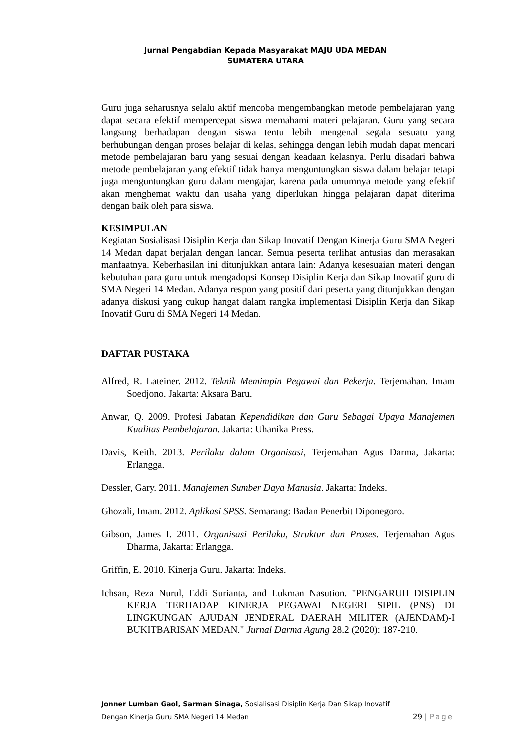Jurnal Pengabdian Kepada Masyarakat MAJU UDA MEDAN
SUMATERA UTARA
Guru juga seharusnya selalu aktif mencoba mengembangkan metode pembelajaran yang dapat secara efektif mempercepat siswa memahami materi pelajaran. Guru yang secara langsung berhadapan dengan siswa tentu lebih mengenal segala sesuatu yang berhubungan dengan proses belajar di kelas, sehingga dengan lebih mudah dapat mencari metode pembelajaran baru yang sesuai dengan keadaan kelasnya. Perlu disadari bahwa metode pembelajaran yang efektif tidak hanya menguntungkan siswa dalam belajar tetapi juga menguntungkan guru dalam mengajar, karena pada umumnya metode yang efektif akan menghemat waktu dan usaha yang diperlukan hingga pelajaran dapat diterima dengan baik oleh para siswa.
KESIMPULAN
Kegiatan Sosialisasi Disiplin Kerja dan Sikap Inovatif Dengan Kinerja Guru SMA Negeri 14 Medan dapat berjalan dengan lancar. Semua peserta terlihat antusias dan merasakan manfaatnya. Keberhasilan ini ditunjukkan antara lain: Adanya kesesuaian materi dengan kebutuhan para guru untuk mengadopsi Konsep Disiplin Kerja dan Sikap Inovatif guru di SMA Negeri 14 Medan. Adanya respon yang positif dari peserta yang ditunjukkan dengan adanya diskusi yang cukup hangat dalam rangka implementasi Disiplin Kerja dan Sikap Inovatif Guru di SMA Negeri 14 Medan.
DAFTAR PUSTAKA
Alfred, R. Lateiner. 2012. Teknik Memimpin Pegawai dan Pekerja. Terjemahan. Imam Soedjono. Jakarta: Aksara Baru.
Anwar, Q. 2009. Profesi Jabatan Kependidikan dan Guru Sebagai Upaya Manajemen Kualitas Pembelajaran. Jakarta: Uhanika Press.
Davis, Keith. 2013. Perilaku dalam Organisasi, Terjemahan Agus Darma, Jakarta: Erlangga.
Dessler, Gary. 2011. Manajemen Sumber Daya Manusia. Jakarta: Indeks.
Ghozali, Imam. 2012. Aplikasi SPSS. Semarang: Badan Penerbit Diponegoro.
Gibson, James I. 2011. Organisasi Perilaku, Struktur dan Proses. Terjemahan Agus Dharma, Jakarta: Erlangga.
Griffin, E. 2010. Kinerja Guru. Jakarta: Indeks.
Ichsan, Reza Nurul, Eddi Surianta, and Lukman Nasution. "PENGARUH DISIPLIN KERJA TERHADAP KINERJA PEGAWAI NEGERI SIPIL (PNS) DI LINGKUNGAN AJUDAN JENDERAL DAERAH MILITER (AJENDAM)-I BUKITBARISAN MEDAN." Jurnal Darma Agung 28.2 (2020): 187-210.
Jonner Lumban Gaol, Sarman Sinaga, Sosialisasi Disiplin Kerja Dan Sikap Inovatif
Dengan Kinerja Guru SMA Negeri 14 Medan 29 | Page